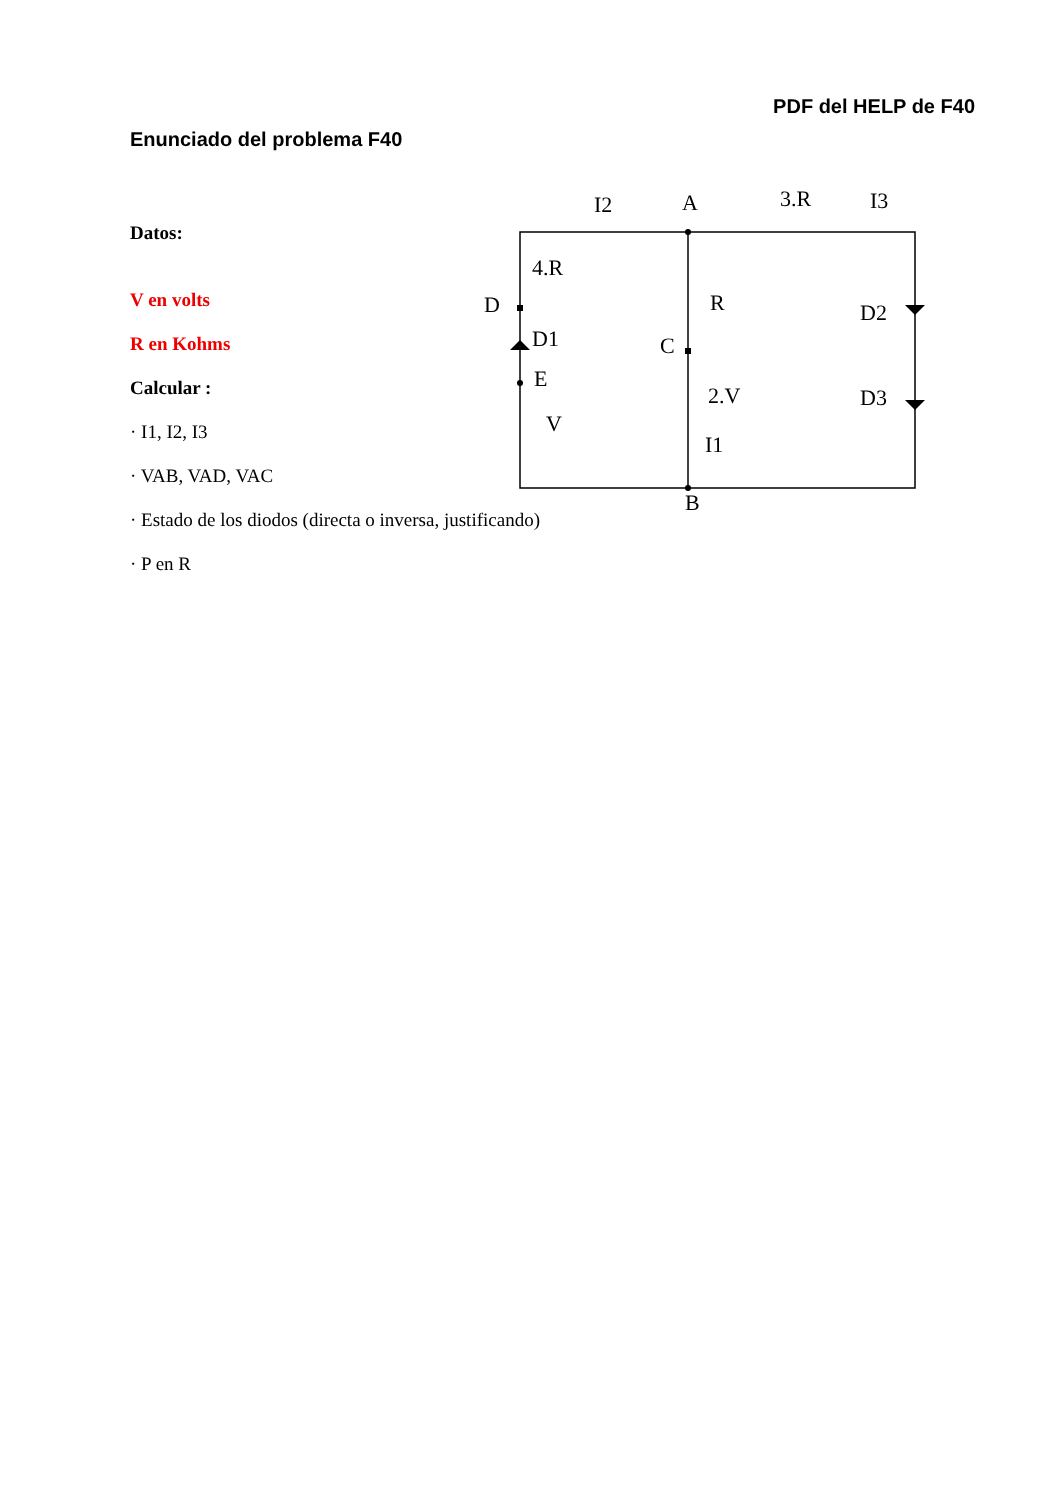PDF del HELP de F40
Enunciado del problema F40
Datos:
V en volts
R en Kohms
Calcular :
· I1, I2, I3
· VAB, VAD, VAC
· Estado de los diodos (directa o inversa, justificando)
· P en R
I2
A
3.R
I3
4.R
D
D1
E
V
R
C
2.V
I1
B
D2
D3